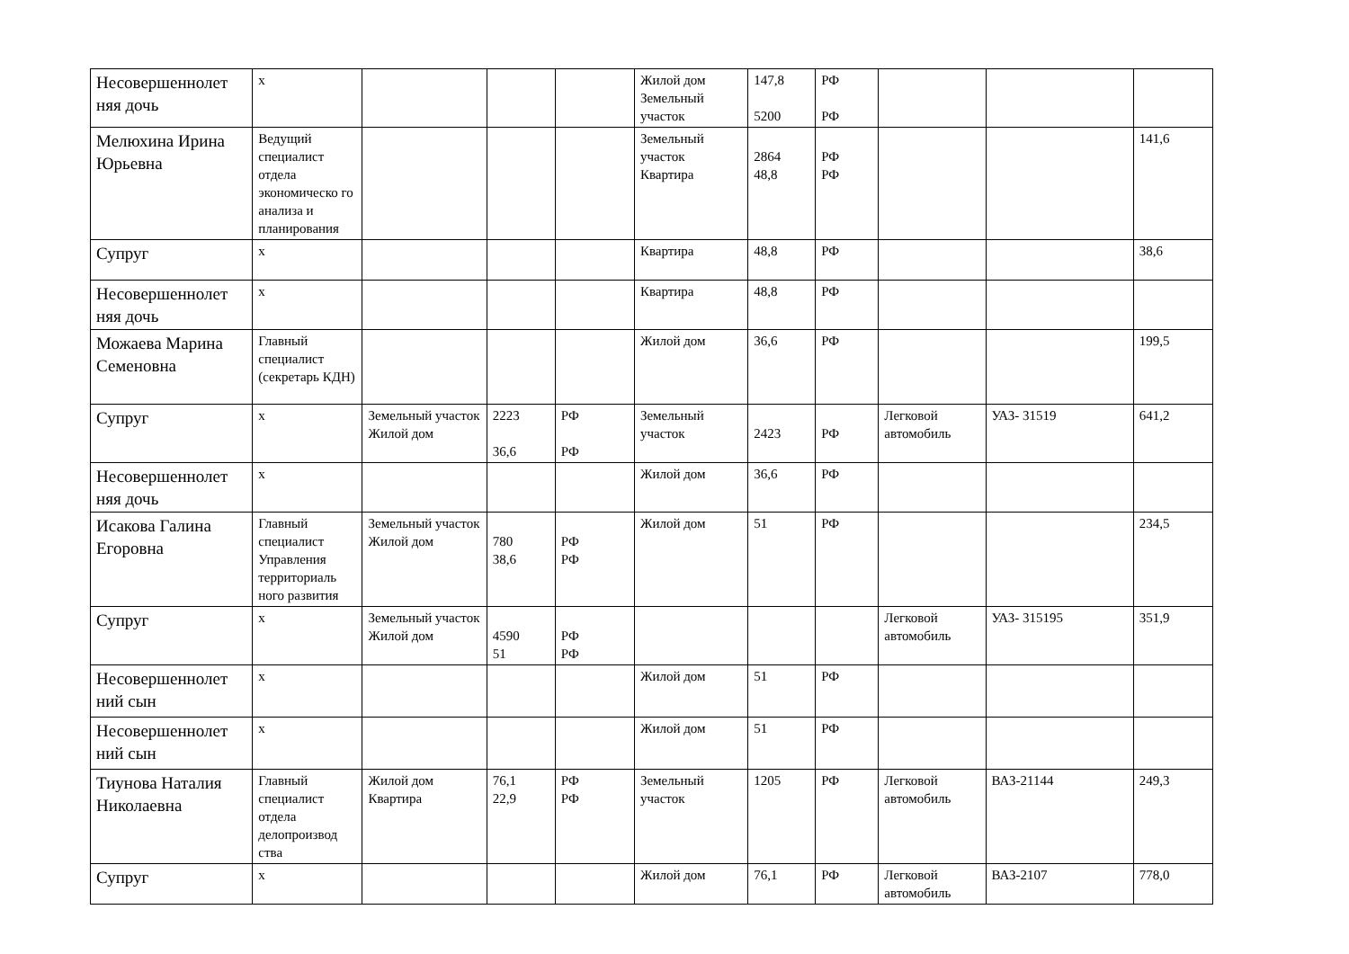| Несовершеннолет няя дочь | х | | | | Жилой дом Земельный участок | 147,8 5200 | РФ РФ | | | |
| Мелюхина Ирина Юрьевна | Ведущий специалист отдела экономическо го анализа и планирования | | | | Земельный участок Квартира | 2864 48,8 | РФ РФ | | | 141,6 |
| Супруг | х | | | | Квартира | 48,8 | РФ | | | 38,6 |
| Несовершеннолет няя дочь | х | | | | Квартира | 48,8 | РФ | | | |
| Можаева Марина Семеновна | Главный специалист (секретарь КДН) | | | | Жилой дом | 36,6 | РФ | | | 199,5 |
| Супруг | х | Земельный участок Жилой дом | 2223 36,6 | РФ РФ | Земельный участок | 2423 | РФ | Легковой автомобиль | УАЗ- 31519 | 641,2 |
| Несовершеннолет няя дочь | х | | | | Жилой дом | 36,6 | РФ | | | |
| Исакова Галина Егоровна | Главный специалист Управления территориаль ного развития | Земельный участок Жилой дом | 780 38,6 | РФ РФ | Жилой дом | 51 | РФ | | | 234,5 |
| Супруг | х | Земельный участок Жилой дом | 4590 51 | РФ РФ | | | | Легковой автомобиль | УАЗ- 315195 | 351,9 |
| Несовершеннолет ний сын | х | | | | Жилой дом | 51 | РФ | | | |
| Несовершеннолет ний сын | х | | | | Жилой дом | 51 | РФ | | | |
| Тиунова Наталия Николаевна | Главный специалист отдела делопроизвод ства | Жилой дом Квартира | 76,1 22,9 | РФ РФ | Земельный участок | 1205 | РФ | Легковой автомобиль | ВАЗ-21144 | 249,3 |
| Супруг | х | | | | Жилой дом | 76,1 | РФ | Легковой автомобиль | ВАЗ-2107 | 778,0 |